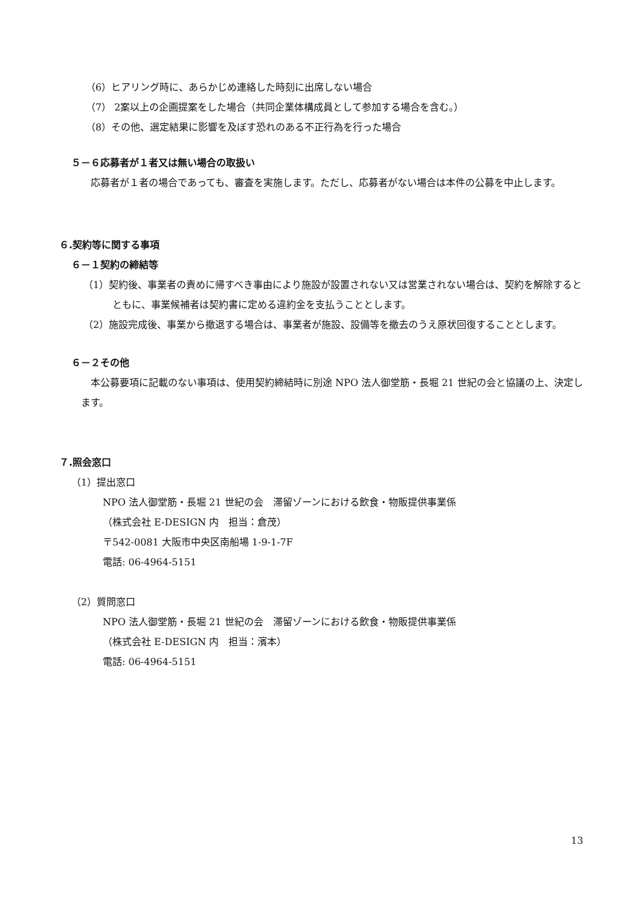（6）ヒアリング時に、あらかじめ連絡した時刻に出席しない場合
（7） 2案以上の企画提案をした場合（共同企業体構成員として参加する場合を含む。）
（8）その他、選定結果に影響を及ぼす恐れのある不正行為を行った場合
５－６応募者が１者又は無い場合の取扱い
応募者が１者の場合であっても、審査を実施します。ただし、応募者がない場合は本件の公募を中止します。
６.契約等に関する事項
６－１契約の締結等
（1）契約後、事業者の責めに帰すべき事由により施設が設置されない又は営業されない場合は、契約を解除するとともに、事業候補者は契約書に定める違約金を支払うこととします。
（2）施設完成後、事業から撤退する場合は、事業者が施設、設備等を撤去のうえ原状回復することとします。
６－２その他
本公募要項に記載のない事項は、使用契約締結時に別途 NPO 法人御堂筋・長堀 21 世紀の会と協議の上、決定します。
７.照会窓口
（1）提出窓口
NPO 法人御堂筋・長堀 21 世紀の会　滞留ゾーンにおける飲食・物販提供事業係
（株式会社 E-DESIGN 内　担当：倉茂）
〒542-0081 大阪市中央区南船場 1-9-1-7F
電話: 06-4964-5151
（2）質問窓口
NPO 法人御堂筋・長堀 21 世紀の会　滞留ゾーンにおける飲食・物販提供事業係
（株式会社 E-DESIGN 内　担当：濱本）
電話: 06-4964-5151
13